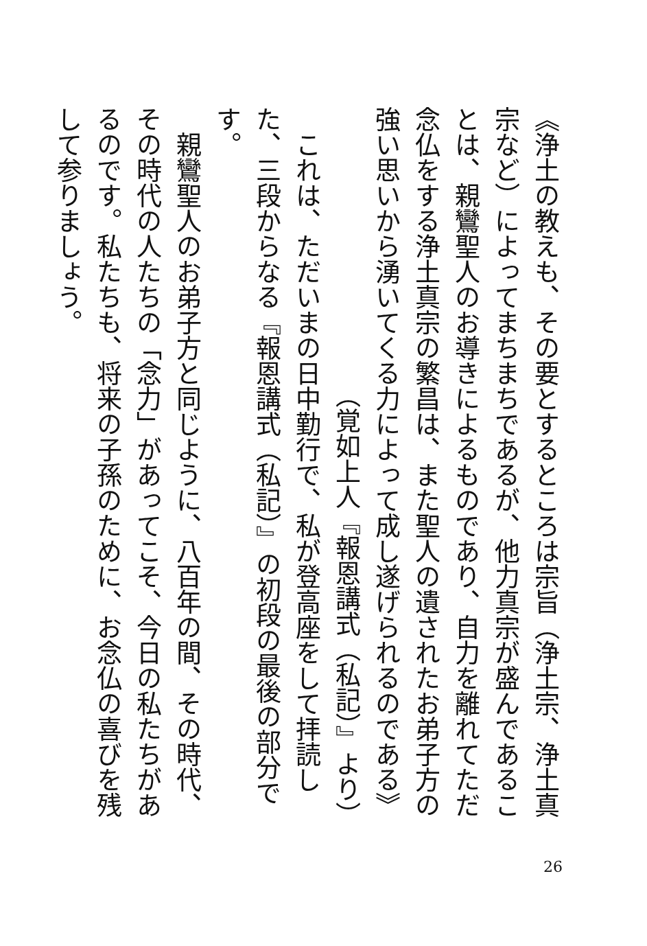《浄土の教えも、その要とするところは宗旨（浄土宗、浄土真宗など）によってまちまちであるが、他力真宗が盛んであることは、親鸞聖人のお導きによるものであり、自力を離れてただ念仏をする浄土真宗の繁昌は、また聖人の遺されたお弟子方の強い思いから湧いてくる力によって成し遂げられるのである》
（覚如上人『報恩講式（私記）』より）
　これは、ただいまの日中勤行で、私が登高座をして拝読した、三段からなる『報恩講式（私記）』の初段の最後の部分です。
　親鸞聖人のお弟子方と同じように、八百年の間、その時代、その時代の人たちの「念力」があってこそ、今日の私たちがあるのです。私たちも、将来の子孫のために、お念仏の喜びを残して参りましょう。
26